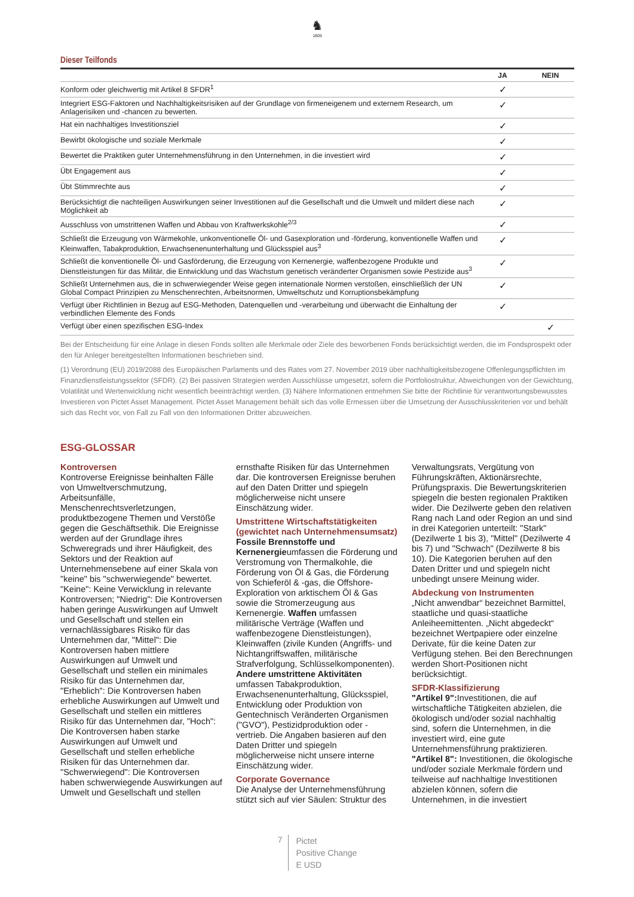♞
1805
Dieser Teilfonds
| | JA | NEIN |
| --- | --- | --- |
| Konform oder gleichwertig mit Artikel 8 SFDR<sup>1</sup> | ✓ | |
| Integriert ESG-Faktoren und Nachhaltigkeitsrisiken auf der Grundlage von firmeneigenem und externem Research, um Anlagerisiken und -chancen zu bewerten. | ✓ | |
| Hat ein nachhaltiges Investitionsziel | ✓ | |
| Bewirbt ökologische und soziale Merkmale | ✓ | |
| Bewertet die Praktiken guter Unternehmensführung in den Unternehmen, in die investiert wird | ✓ | |
| Übt Engagement aus | ✓ | |
| Übt Stimmrechte aus | ✓ | |
| Berücksichtigt die nachteiligen Auswirkungen seiner Investitionen auf die Gesellschaft und die Umwelt und mildert diese nach Möglichkeit ab | ✓ | |
| Ausschluss von umstrittenen Waffen und Abbau von Kraftwerkskohle<sup>2/3</sup> | ✓ | |
| Schließt die Erzeugung von Wärmekohle, unkonventionelle Öl- und Gasexploration und -förderung, konventionelle Waffen und Kleinwaffen, Tabakproduktion, Erwachsenenunterhaltung und Glücksspiel aus<sup>3</sup> | ✓ | |
| Schließt die konventionelle Öl- und Gasförderung, die Erzeugung von Kernenergie, waffenbezogene Produkte und Dienstleistungen für das Militär, die Entwicklung und das Wachstum genetisch veränderter Organismen sowie Pestizide aus<sup>3</sup> | ✓ | |
| Schließt Unternehmen aus, die in schwerwiegender Weise gegen internationale Normen verstoßen, einschließlich der UN Global Compact Prinzipien zu Menschenrechten, Arbeitsnormen, Umweltschutz und Korruptionsbekämpfung | ✓ | |
| Verfügt über Richtlinien in Bezug auf ESG-Methoden, Datenquellen und -verarbeitung und überwacht die Einhaltung der verbindlichen Elemente des Fonds | ✓ | |
| Verfügt über einen spezifischen ESG-Index | | ✓ |
Bei der Entscheidung für eine Anlage in diesen Fonds sollten alle Merkmale oder Ziele des beworbenen Fonds berücksichtigt werden, die im Fondsprospekt oder den für Anleger bereitgestellten Informationen beschrieben sind.
(1) Verordnung (EU) 2019/2088 des Europäischen Parlaments und des Rates vom 27. November 2019 über nachhaltigkeitsbezogene Offenlegungspflichten im Finanzdienstleistungssektor (SFDR). (2) Bei passiven Strategien werden Ausschlüsse umgesetzt, sofern die Portfoliostruktur, Abweichungen von der Gewichtung, Volatilität und Wertenwicklung nicht wesentlich beeinträchtigt werden. (3) Nähere Informationen entnehmen Sie bitte der Richtlinie für verantwortungsbewusstes Investieren von Pictet Asset Management. Pictet Asset Management behält sich das volle Ermessen über die Umsetzung der Ausschlusskriterien vor und behält sich das Recht vor, von Fall zu Fall von den Informationen Dritter abzuweichen.
ESG-GLOSSAR
Kontroversen
Kontroverse Ereignisse beinhalten Fälle von Umweltverschmutzung, Arbeitsunfälle, Menschenrechtsverletzungen, produktbezogene Themen und Verstöße gegen die Geschäftsethik. Die Ereignisse werden auf der Grundlage ihres Schweregrads und ihrer Häufigkeit, des Sektors und der Reaktion auf Unternehmensebene auf einer Skala von "keine" bis "schwerwiegende" bewertet. "Keine": Keine Verwicklung in relevante Kontroversen; "Niedrig": Die Kontroversen haben geringe Auswirkungen auf Umwelt und Gesellschaft und stellen ein vernachlässigbares Risiko für das Unternehmen dar, "Mittel": Die Kontroversen haben mittlere Auswirkungen auf Umwelt und Gesellschaft und stellen ein minimales Risiko für das Unternehmen dar, "Erheblich": Die Kontroversen haben erhebliche Auswirkungen auf Umwelt und Gesellschaft und stellen ein mittleres Risiko für das Unternehmen dar, "Hoch": Die Kontroversen haben starke Auswirkungen auf Umwelt und Gesellschaft und stellen erhebliche Risiken für das Unternehmen dar. "Schwerwiegend": Die Kontroversen haben schwerwiegende Auswirkungen auf Umwelt und Gesellschaft und stellen ernsthafte Risiken für das Unternehmen dar. Die kontroversen Ereignisse beruhen auf den Daten Dritter und spiegeln möglicherweise nicht unsere Einschätzung wider.
Umstrittene Wirtschaftstätigkeiten (gewichtet nach Unternehmensumsatz)
Fossile Brennstoffe und Kernenergieumfassen die Förderung und Verstromung von Thermalkohle, die Förderung von Öl & Gas, die Förderung von Schieferöl & -gas, die Offshore-Exploration von arktischem Öl & Gas sowie die Stromerzeugung aus Kernenergie. Waffen umfassen militärische Verträge (Waffen und waffenbezogene Dienstleistungen), Kleinwaffen (zivile Kunden (Angriffs- und Nichtangriffswaffen, militärische Strafverfolgung, Schlüsselkomponenten). Andere umstrittene Aktivitäten umfassen Tabakproduktion, Erwachsenenunterhaltung, Glücksspiel, Entwicklung oder Produktion von Gentechnisch Veränderten Organismen ("GVO"), Pestizidproduktion oder -vertrieb. Die Angaben basieren auf den Daten Dritter und spiegeln möglicherweise nicht unsere interne Einschätzung wider.
Corporate Governance
Die Analyse der Unternehmensführung stützt sich auf vier Säulen: Struktur des Verwaltungsrats, Vergütung von Führungskräften, Aktionärsrechte, Prüfungspraxis. Die Bewertungskriterien spiegeln die besten regionalen Praktiken wider. Die Dezilwerte geben den relativen Rang nach Land oder Region an und sind in drei Kategorien unterteilt: "Stark" (Dezilwerte 1 bis 3), "Mittel" (Dezilwerte 4 bis 7) und "Schwach" (Dezilwerte 8 bis 10). Die Kategorien beruhen auf den Daten Dritter und und spiegeln nicht unbedingt unsere Meinung wider.
Abdeckung von Instrumenten
„Nicht anwendbar“ bezeichnet Barmittel, staatliche und quasi-staatliche Anleiheemittenten. „Nicht abgedeckt“ bezeichnet Wertpapiere oder einzelne Derivate, für die keine Daten zur Verfügung stehen. Bei den Berechnungen werden Short-Positionen nicht berücksichtigt.
SFDR-Klassifizierung
"Artikel 9": Investitionen, die auf wirtschaftliche Tätigkeiten abzielen, die ökologisch und/oder sozial nachhaltig sind, sofern die Unternehmen, in die investiert wird, eine gute Unternehmensführung praktizieren. "Artikel 8": Investitionen, die ökologische und/oder soziale Merkmale fördern und teilweise auf nachhaltige Investitionen abzielen können, sofern die Unternehmen, in die investiert
7
Pictet
Positive Change
E USD